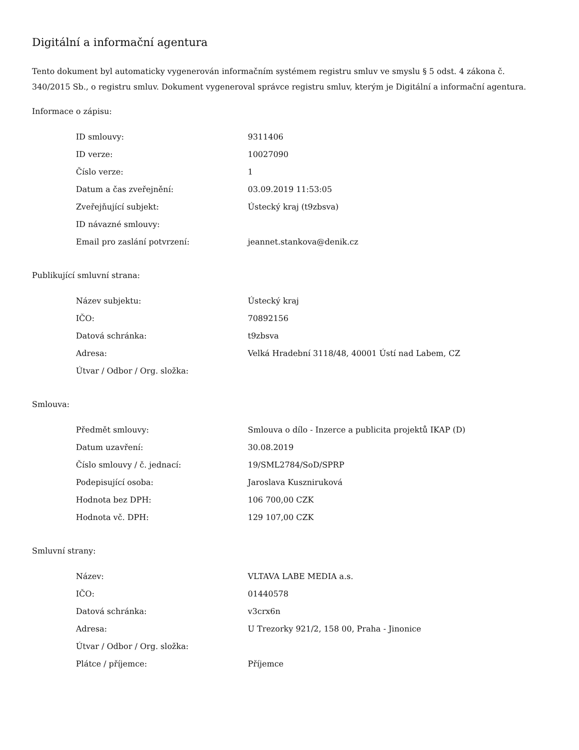Digitální a informační agentura
Tento dokument byl automaticky vygenerován informačním systémem registru smluv ve smyslu § 5 odst. 4 zákona č. 340/2015 Sb., o registru smluv. Dokument vygeneroval správce registru smluv, kterým je Digitální a informační agentura.
Informace o zápisu:
| ID smlouvy: | 9311406 |
| ID verze: | 10027090 |
| Číslo verze: | 1 |
| Datum a čas zveřejnění: | 03.09.2019 11:53:05 |
| Zveřejňující subjekt: | Ústecký kraj (t9zbsva) |
| ID návazné smlouvy: | |
| Email pro zaslání potvrzení: | jeannet.stankova@denik.cz |
Publikující smluvní strana:
| Název subjektu: | Ústecký kraj |
| IČO: | 70892156 |
| Datová schránka: | t9zbsva |
| Adresa: | Velká Hradební 3118/48, 40001 Ústí nad Labem, CZ |
| Útvar / Odbor / Org. složka: | |
Smlouva:
| Předmět smlouvy: | Smlouva o dílo - Inzerce a publicita projektů IKAP (D) |
| Datum uzavření: | 30.08.2019 |
| Číslo smlouvy / č. jednací: | 19/SML2784/SoD/SPRP |
| Podepisující osoba: | Jaroslava Kuszniruková |
| Hodnota bez DPH: | 106 700,00 CZK |
| Hodnota vč. DPH: | 129 107,00 CZK |
Smluvní strany:
| Název: | VLTAVA LABE MEDIA a.s. |
| IČO: | 01440578 |
| Datová schránka: | v3crx6n |
| Adresa: | U Trezorky 921/2, 158 00, Praha - Jinonice |
| Útvar / Odbor / Org. složka: | |
| Plátce / příjemce: | Příjemce |